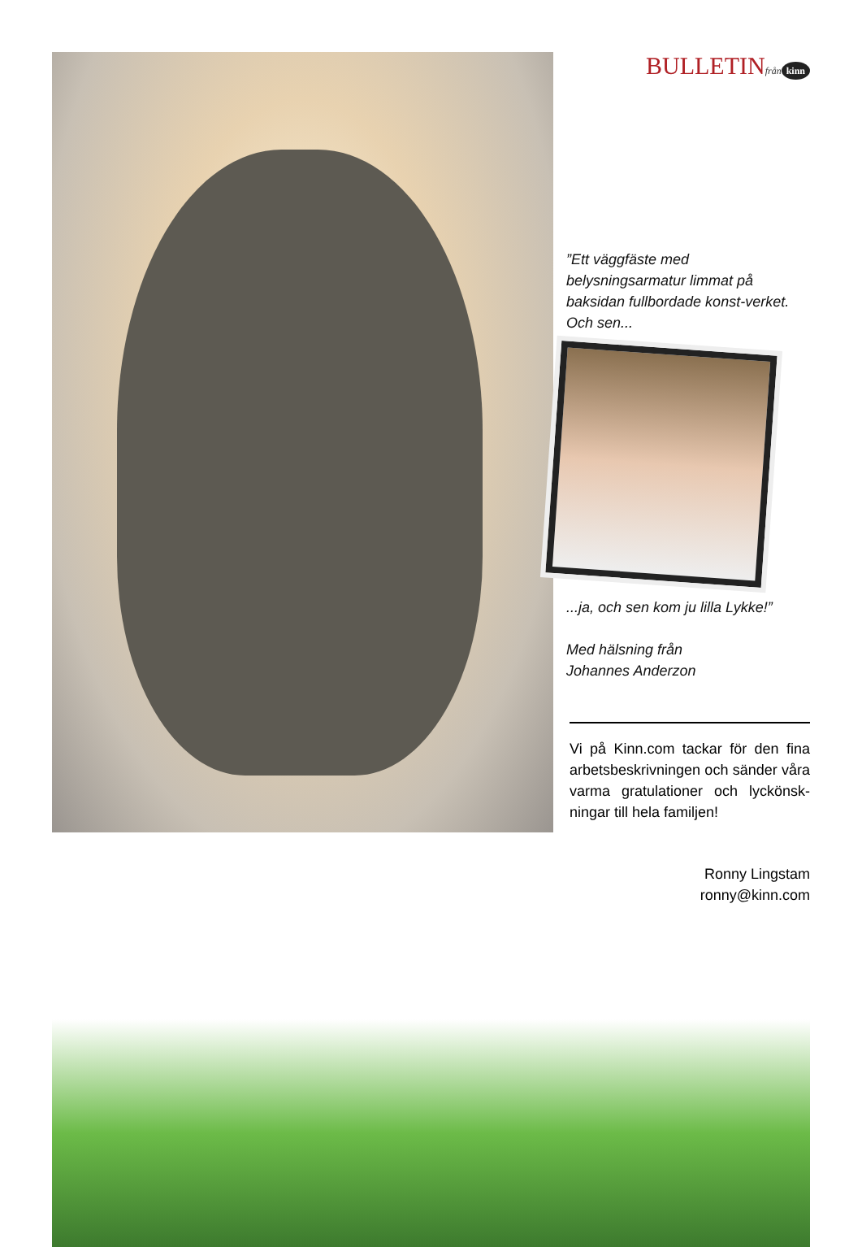BULLETINfrån kinn
”Ett väggfäste med belysningsarmatur limmat på baksidan fullbordade konst-verket. Och sen...
...ja, och sen kom ju lilla Lykke!”
Med hälsning från
Johannes Anderzon
Vi på Kinn.com tackar för den fina arbetsbeskrivningen och sänder våra varma gratulationer och lyckönsk-ningar till hela familjen!
Ronny Lingstam
ronny@kinn.com